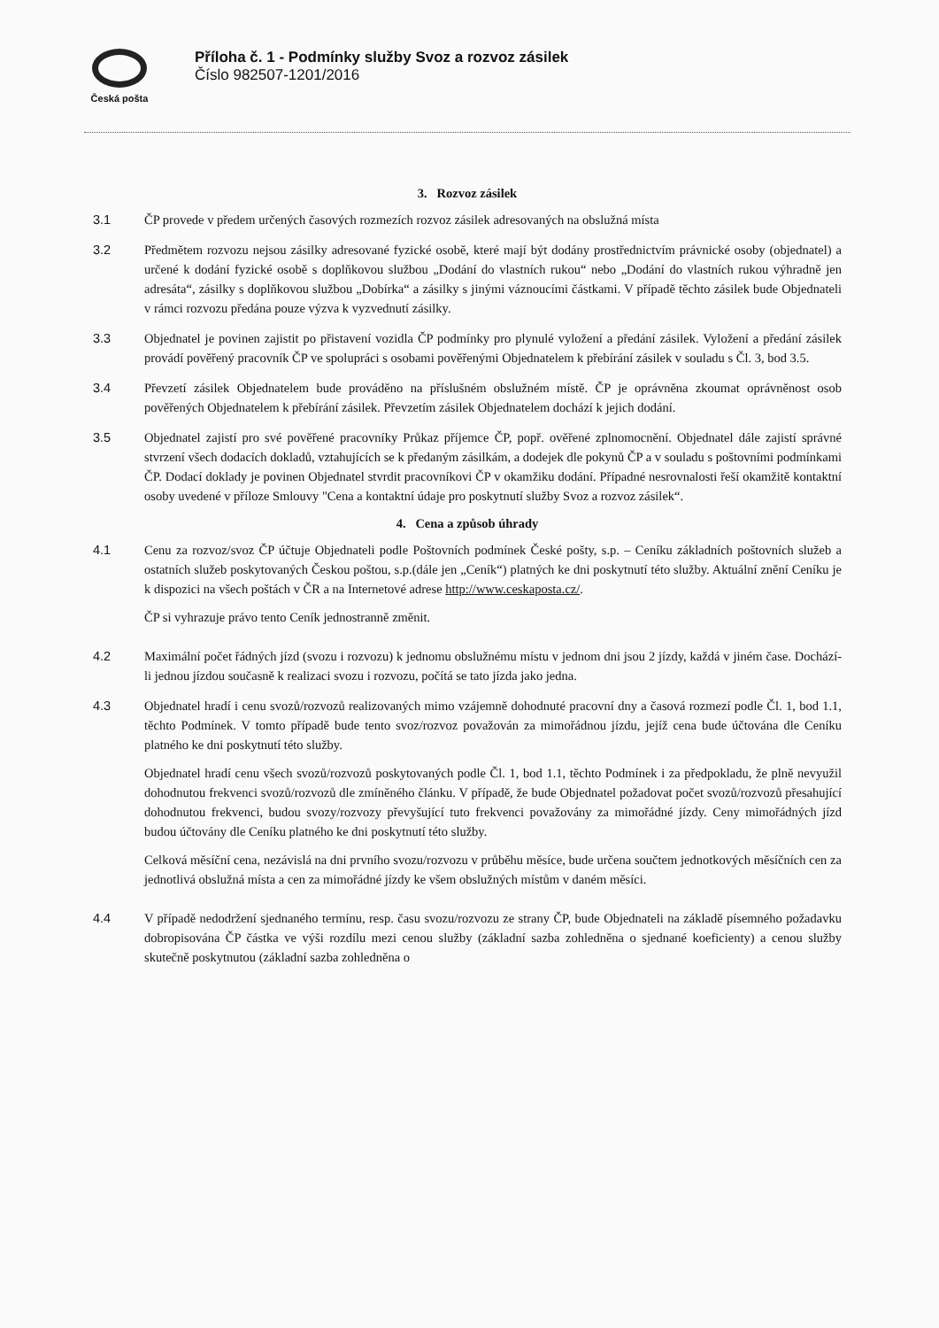Česká pošta
Příloha č. 1 - Podmínky služby Svoz a rozvoz zásilek
Číslo 982507-1201/2016
3. Rozvoz zásilek
3.1 ČP provede v předem určených časových rozmezích rozvoz zásilek adresovaných na obslužná místa
3.2 Předmětem rozvozu nejsou zásilky adresované fyzické osobě, které mají být dodány prostřednictvím právnické osoby (objednatel) a určené k dodání fyzické osobě s doplňkovou službou „Dodání do vlastních rukou“ nebo „Dodání do vlastních rukou výhradně jen adresáta“, zásilky s doplňkovou službou „Dobírka“ a zásilky s jinými váznoucími částkami. V případě těchto zásilek bude Objednateli v rámci rozvozu předána pouze výzva k vyzvednutí zásilky.
3.3 Objednatel je povinen zajistit po přistavení vozidla ČP podmínky pro plynulé vyložení a předání zásilek. Vyložení a předání zásilek provádí pověřený pracovník ČP ve spolupráci s osobami pověřenými Objednatelem k přebírání zásilek v souladu s Čl. 3, bod 3.5.
3.4 Převzetí zásilek Objednatelem bude prováděno na příslušném obslužném místě. ČP je oprávněna zkoumat oprávněnost osob pověřených Objednatelem k přebírání zásilek. Převzetím zásilek Objednatelem dochází k jejich dodání.
3.5 Objednatel zajistí pro své pověřené pracovníky Průkaz příjemce ČP, popř. ověřené zplnomocnění. Objednatel dále zajistí správné stvrzení všech dodacích dokladů, vztahujících se k předaným zásilkám, a dodejek dle pokynů ČP a v souladu s poštovními podmínkami ČP. Dodací doklady je povinen Objednatel stvrdit pracovníkovi ČP v okamžiku dodání. Případné nesrovnalosti řeší okamžitě kontaktní osoby uvedené v příloze Smlouvy "Cena a kontaktní údaje pro poskytnutí služby Svoz a rozvoz zásilek“.
4. Cena a způsob úhrady
4.1 Cenu za rozvoz/svoz ČP účtuje Objednateli podle Poštovních podmínek České pošty, s.p. – Ceníku základních poštovních služeb a ostatních služeb poskytovaných Českou poštou, s.p.(dále jen „Ceník“) platných ke dni poskytnutí této služby. Aktuální znění Ceníku je k dispozici na všech poštách v ČR a na Internetové adrese http://www.ceskaposta.cz/.
ČP si vyhrazuje právo tento Ceník jednostranně změnit.
4.2 Maximální počet řádných jízd (svozu i rozvozu) k jednomu obslužnému místu v jednom dni jsou 2 jízdy, každá v jiném čase. Dochází-li jednou jízdou současně k realizaci svozu i rozvozu, počítá se tato jízda jako jedna.
4.3 Objednatel hradí i cenu svozů/rozvozů realizovaných mimo vzájemně dohodnuté pracovní dny a časová rozmezí podle Čl. 1, bod 1.1, těchto Podmínek. V tomto případě bude tento svoz/rozvoz považován za mimořádnou jízdu, jejíž cena bude účtována dle Ceníku platného ke dni poskytnutí této služby.
Objednatel hradí cenu všech svozů/rozvozů poskytovaných podle Čl. 1, bod 1.1, těchto Podmínek i za předpokladu, že plně nevyužil dohodnutou frekvenci svozů/rozvozů dle zmíněného článku. V případě, že bude Objednatel požadovat počet svozů/rozvozů přesahující dohodnutou frekvenci, budou svozy/rozvozy převyšující tuto frekvenci považovány za mimořádné jízdy. Ceny mimořádných jízd budou účtovány dle Ceníku platného ke dni poskytnutí této služby.
Celková měsíční cena, nezávislá na dni prvního svozu/rozvozu v průběhu měsíce, bude určena součtem jednotkových měsíčních cen za jednotlivá obslužná místa a cen za mimořádné jízdy ke všem obslužných místům v daném měsíci.
4.4 V případě nedodržení sjednaného termínu, resp. času svozu/rozvozu ze strany ČP, bude Objednateli na základě písemného požadavku dobropisována ČP částka ve výši rozdílu mezi cenou služby (základní sazba zohledněna o sjednané koeficienty) a cenou služby skutečně poskytnutou (základní sazba zohledněna o